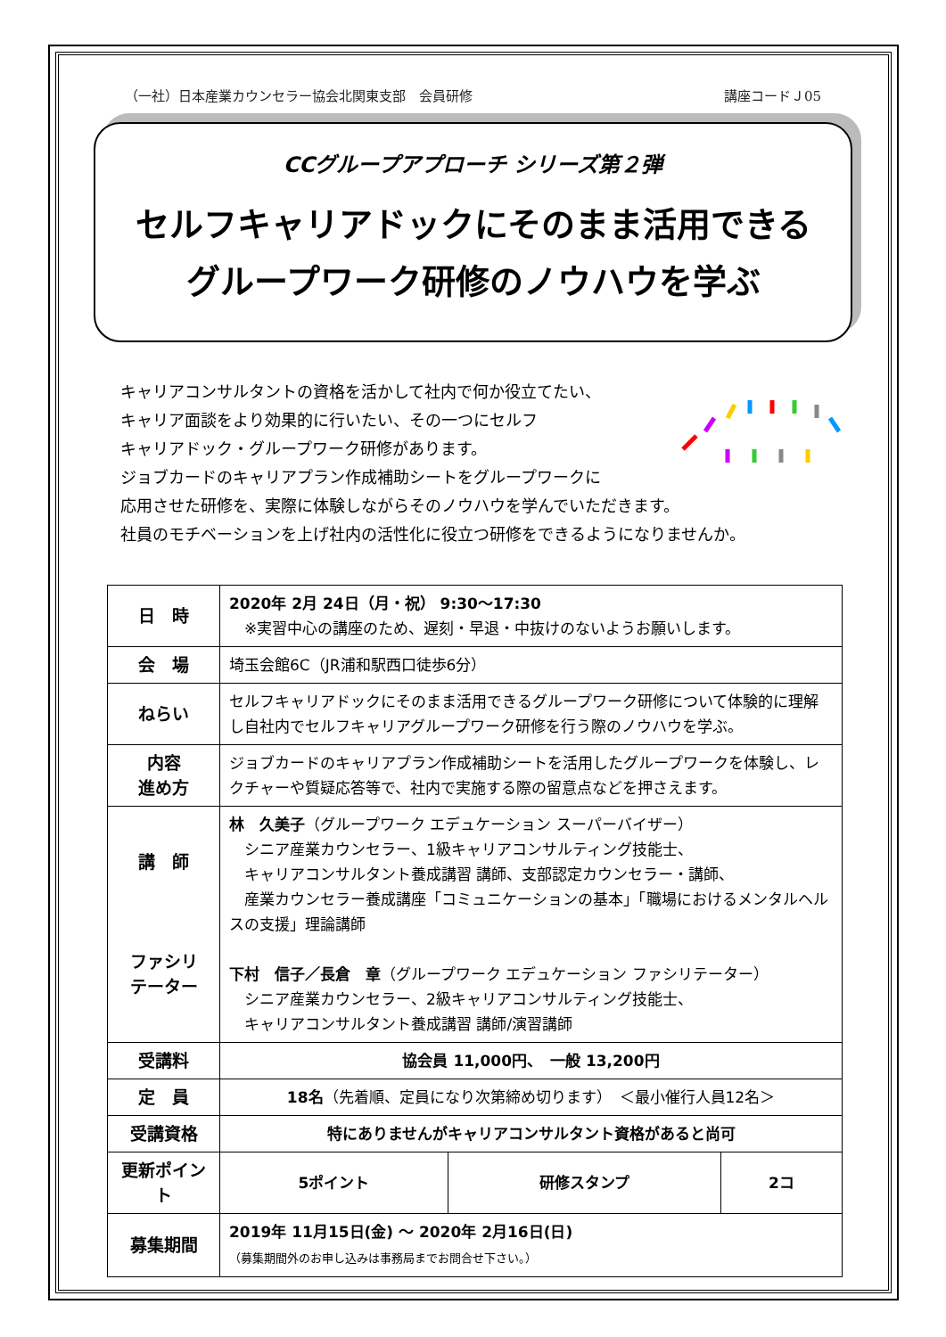（一社）日本産業カウンセラー協会北関東支部　会員研修 講座コードＪ05
CCグループアプローチ シリーズ第２弾
セルフキャリアドックにそのまま活用できる
グループワーク研修のノウハウを学ぶ
キャリアコンサルタントの資格を活かして社内で何か役立てたい、
キャリア面談をより効果的に行いたい、その一つにセルフ
キャリアドック・グループワーク研修があります。
ジョブカードのキャリアプラン作成補助シートをグループワークに
応用させた研修を、実際に体験しながらそのノウハウを学んでいただきます。
社員のモチベーションを上げ社内の活性化に役立つ研修をできるようになりませんか。
| 日 時 | 2020年 2月 24日（月・祝） 9:30〜17:30 ※実習中心の講座のため、遅刻・早退・中抜けのないようお願いします。 | | |
| 会 場 | 埼玉会館6C（JR浦和駅西口徒歩6分） | | |
| ねらい | セルフキャリアドックにそのまま活用できるグループワーク研修について体験的に理解し自社内でセルフキャリアグループワーク研修を行う際のノウハウを学ぶ。 | | |
| 内容 進め方 | ジョブカードのキャリアプラン作成補助シートを活用したグループワークを体験し、レクチャーや質疑応答等で、社内で実施する際の留意点などを押さえます。 | | |
| 講 師 ファシリ テーター | 林 久美子 （グループワーク エデュケーション スーパーバイザー） シニア産業カウンセラー、1級キャリアコンサルティング技能士、 キャリアコンサルタント養成講習 講師、支部認定カウンセラー・講師、 産業カウンセラー養成講座「コミュニケーションの基本」「職場におけるメンタルヘルスの支援」理論講師 下村 信子／長倉 章 （グループワーク エデュケーション ファシリテーター） シニア産業カウンセラー、2級キャリアコンサルティング技能士、 キャリアコンサルタント養成講習 講師/演習講師 | | |
| 受講料 | 協会員 11,000円、 一般 13,200円 | | |
| 定 員 | 18名 （先着順、定員になり次第締め切ります） ＜最小催行人員12名＞ | | |
| 受講資格 | 特にありませんがキャリアコンサルタント資格があると尚可 | | |
| 更新ポイント | 5ポイント | 研修スタンプ | 2コ |
| 募集期間 | 2019年 11月15日(金) 〜 2020年 2月16日(日) （募集期間外のお申し込みは事務局までお問合せ下さい。） | | |